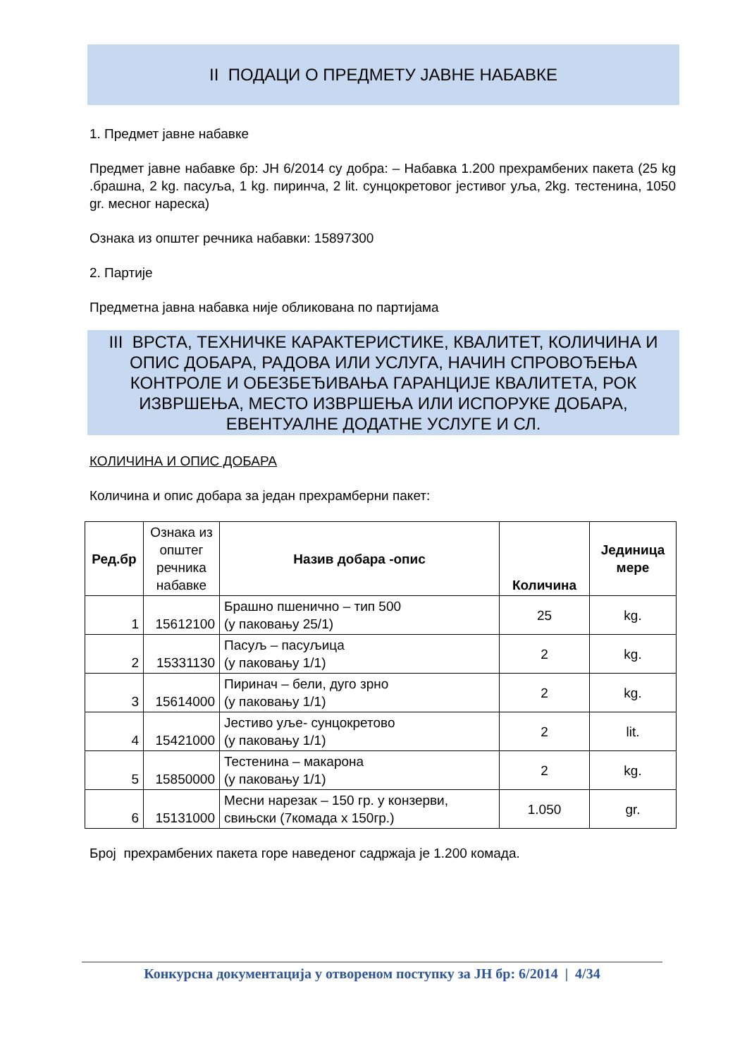II ПОДАЦИ О ПРЕДМЕТУ ЈАВНЕ НАБАВКЕ
1. Предмет јавне набавке
Предмет јавне набавке бр: ЈН 6/2014 су добра: – Набавка 1.200 прехрамбених пакета (25 kg .брашна, 2 kg. пасуља, 1 kg. пиринча, 2 lit. сунцокретовог јестивог уља, 2kg. тестенина, 1050 gr. месног нареска)
Ознака из општег речника набавки: 15897300
2. Партије
Предметна јавна набавка није обликована по партијама
III ВРСТА, ТЕХНИЧКЕ КАРАКТЕРИСТИКЕ, КВАЛИТЕТ, КОЛИЧИНА И ОПИС ДОБАРА, РАДОВА ИЛИ УСЛУГА, НАЧИН СПРОВОЂЕЊА КОНТРОЛЕ И ОБЕЗБЕЂИВАЊА ГАРАНЦИЈЕ КВАЛИТЕТА, РОК ИЗВРШЕЊА, МЕСТО ИЗВРШЕЊА ИЛИ ИСПОРУКЕ ДОБАРА, ЕВЕНТУАЛНЕ ДОДАТНЕ УСЛУГЕ И СЛ.
КОЛИЧИНА И ОПИС ДОБАРА
Количина и опис добара за један прехрамберни пакет:
| Ред.бр | Ознака из општег речника набавке | Назив добара -опис | Количина | Јединица мере |
| --- | --- | --- | --- | --- |
| 1 | 15612100 | Брашно пшенично – тип 500 (у паковању 25/1) | 25 | kg. |
| 2 | 15331130 | Пасуљ – пасуљица (у паковању 1/1) | 2 | kg. |
| 3 | 15614000 | Пиринач – бели, дуго зрно (у паковању 1/1) | 2 | kg. |
| 4 | 15421000 | Јестиво уље- сунцокретово (у паковању 1/1) | 2 | lit. |
| 5 | 15850000 | Тестенина – макарона (у паковању 1/1) | 2 | kg. |
| 6 | 15131000 | Месни нарезак – 150 гр. у конзерви, свињски (7комада х 150гр.) | 1.050 | gr. |
Број прехрамбених пакета горе наведеног садржаја је 1.200 комада.
Конкурсна документација у отвореном поступку за ЈН бр: 6/2014 | 4/34